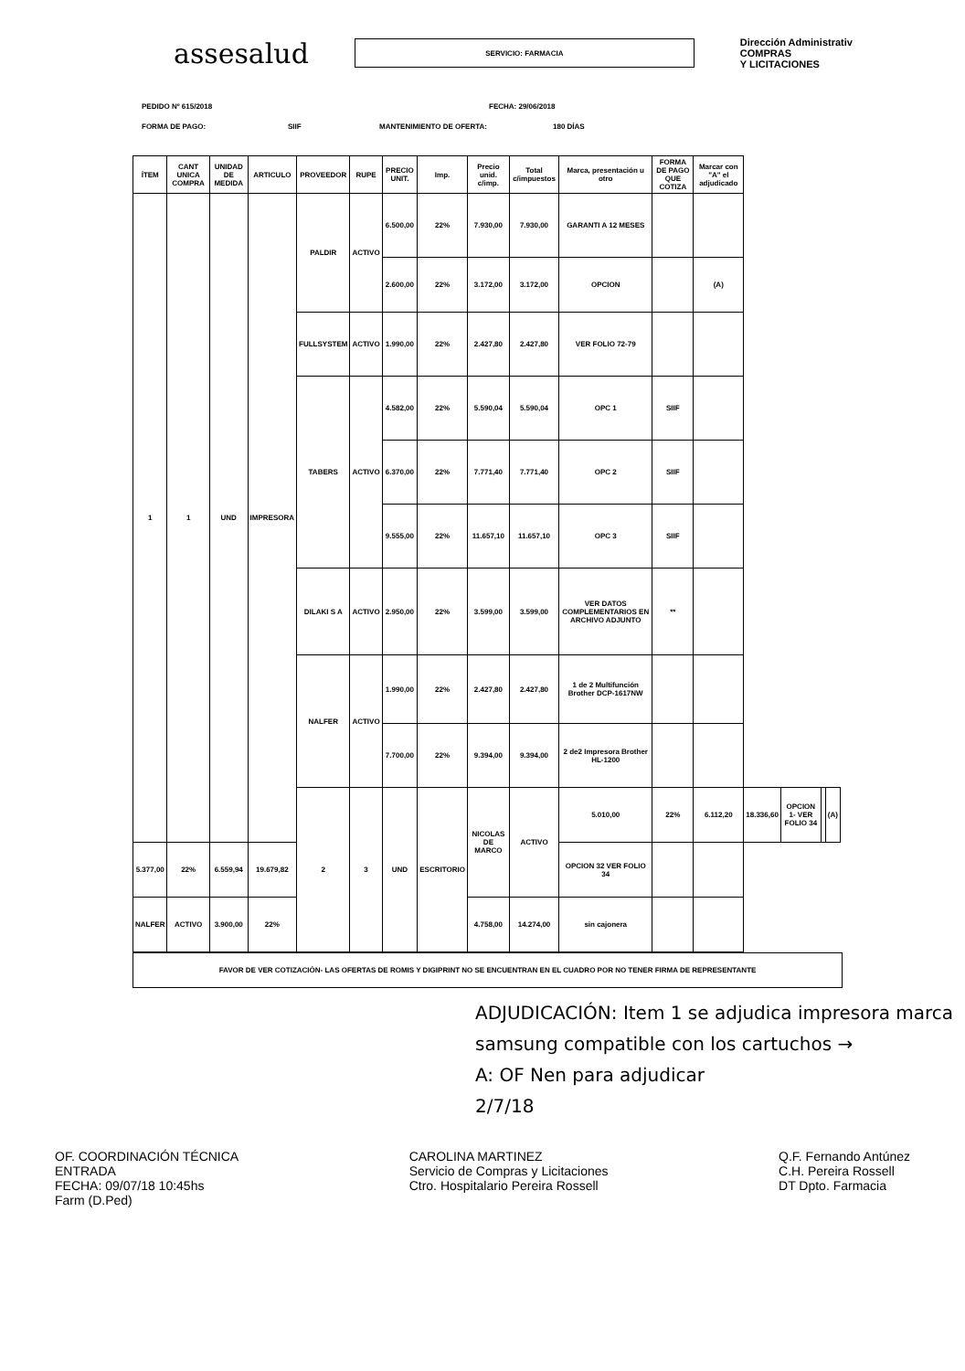assesalud
SERVICIO: FARMACIA
Dirección Administrativ
COMPRAS
Y LICITACIONES
PEDIDO Nº 615/2018 FECHA: 29/06/2018
FORMA DE PAGO: SIIF MANTENIMIENTO DE OFERTA: 180 DÍAS
| ÍTEM | CANT UNICA COMPRA | UNIDAD DE MEDIDA | ARTICULO | PROVEEDOR | RUPE | PRECIO UNIT. | Imp. | Precio unid. c/imp. | Total c/impuestos | Marca, presentación u otro | FORMA DE PAGO QUE COTIZA | Marcar con "A" el adjudicado | | | | |
| --- | --- | --- | --- | --- | --- | --- | --- | --- | --- | --- | --- | --- | --- | --- | --- | --- |
| 1 | 1 | UND | IMPRESORA | PALDIR | ACTIVO | 6.500,00 | 22% | 7.930,00 | 7.930,00 | GARANTI A 12 MESES | | | | | | |
| | | | | | | 2.600,00 | 22% | 3.172,00 | 3.172,00 | OPCION | | (A) | | | | |
| | | | | FULLSYSTEM | ACTIVO | 1.990,00 | 22% | 2.427,80 | 2.427,80 | VER FOLIO 72-79 | | | | | | |
| | | | | TABERS | ACTIVO | 4.582,00 | 22% | 5.590,04 | 5.590,04 | OPC 1 | SIIF | | | | | |
| | | | | | | 6.370,00 | 22% | 7.771,40 | 7.771,40 | OPC 2 | SIIF | | | | | |
| | | | | | | 9.555,00 | 22% | 11.657,10 | 11.657,10 | OPC 3 | SIIF | | | | | |
| | | | | DILAKI S A | ACTIVO | 2.950,00 | 22% | 3.599,00 | 3.599,00 | VER DATOS COMPLEMENTARIOS EN ARCHIVO ADJUNTO | ** | | | | | |
| | | | | NALFER | ACTIVO | 1.990,00 | 22% | 2.427,80 | 2.427,80 | 1 de 2 Multifunción Brother DCP-1617NW | | | | | | |
| | | | | | | 7.700,00 | 22% | 9.394,00 | 9.394,00 | 2 de2 Impresora Brother HL-1200 | | | | | | |
| | | | | 2 | 3 | UND | ESCRITORIO | NICOLAS DE MARCO | ACTIVO | 5.010,00 | 22% | 6.112,20 | 18.336,60 | OPCION 1- VER FOLIO 34 | | (A) |
| 5.377,00 | 22% | 6.559,94 | 19.679,82 | | | | | | | OPCION 32 VER FOLIO 34 | | | | | | |
| NALFER | ACTIVO | 3.900,00 | 22% | | | | | 4.758,00 | 14.274,00 | sin cajonera | | | | | | |
FAVOR DE VER COTIZACIÓN- LAS OFERTAS DE ROMIS Y DIGIPRINT NO SE ENCUENTRAN EN EL CUADRO POR NO TENER FIRMA DE REPRESENTANTE
ADJUDICACIÓN: Item 1 se adjudica impresora marca samsung compatible con los cartuchos →
A: OF Nen para adjudicar
2/7/18
OF. COORDINACIÓN TÉCNICA
ENTRADA
FECHA: 09/07/18 10:45hs
Farm (D.Ped)
CAROLINA MARTINEZ
Servicio de Compras y Licitaciones
Ctro. Hospitalario Pereira Rossell
Q.F. Fernando Antúnez
C.H. Pereira Rossell
DT Dpto. Farmacia